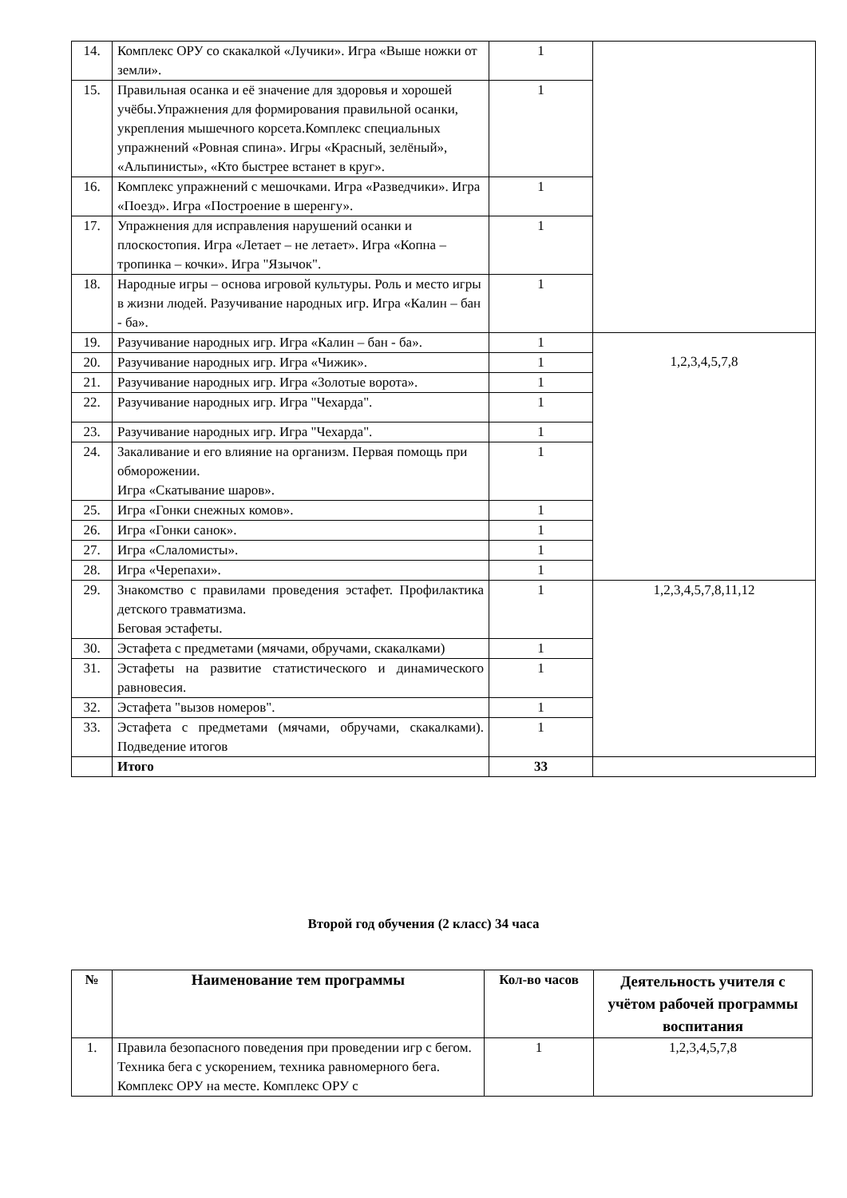| 14. | Комплекс ОРУ со скакалкой «Лучики». Игра «Выше ножки от земли». | 1 | |
| 15. | Правильная осанка и её значение для здоровья и хорошей учёбы.Упражнения для формирования правильной осанки, укрепления мышечного корсета.Комплекс специальных упражнений «Ровная спина». Игры «Красный, зелёный», «Альпинисты», «Кто быстрее встанет в круг». | 1 | |
| 16. | Комплекс упражнений с мешочками. Игра «Разведчики». Игра «Поезд». Игра «Построение в шеренгу». | 1 | |
| 17. | Упражнения для исправления нарушений осанки и плоскостопия. Игра «Летает – не летает». Игра «Копна – тропинка – кочки». Игра "Язычок". | 1 | |
| 18. | Народные игры – основа игровой культуры. Роль и место игры в жизни людей. Разучивание народных игр. Игра «Калин – бан - ба». | 1 | |
| 19. | Разучивание народных игр. Игра «Калин – бан - ба». | 1 | 1,2,3,4,5,7,8 |
| 20. | Разучивание народных игр. Игра «Чижик». | 1 | |
| 21. | Разучивание народных игр. Игра «Золотые ворота». | 1 | |
| 22. | Разучивание народных игр. Игра "Чехарда". | 1 | |
| 23. | Разучивание народных игр. Игра "Чехарда". | 1 | |
| 24. | Закаливание и его влияние на организм. Первая помощь при обморожении. Игра «Скатывание шаров». | 1 | |
| 25. | Игра «Гонки снежных комов». | 1 | |
| 26. | Игра «Гонки санок». | 1 | |
| 27. | Игра «Слаломисты». | 1 | |
| 28. | Игра «Черепахи». | 1 | |
| 29. | Знакомство с правилами проведения эстафет. Профилактика детского травматизма. Беговая эстафеты. | 1 | 1,2,3,4,5,7,8,11,12 |
| 30. | Эстафета с предметами (мячами, обручами, скакалками) | 1 | |
| 31. | Эстафеты на развитие статистического и динамического равновесия. | 1 | |
| 32. | Эстафета "вызов номеров". | 1 | |
| 33. | Эстафета с предметами (мячами, обручами, скакалками). Подведение итогов | 1 | |
| | Итого | 33 | |
Второй год обучения (2 класс) 34 часа
| № | Наименование тем программы | Кол-во часов | Деятельность учителя с учётом рабочей программы воспитания |
| --- | --- | --- | --- |
| 1. | Правила безопасного поведения при проведении игр с бегом. Техника бега с ускорением, техника равномерного бега. Комплекс ОРУ на месте. Комплекс ОРУ с | 1 | 1,2,3,4,5,7,8 |